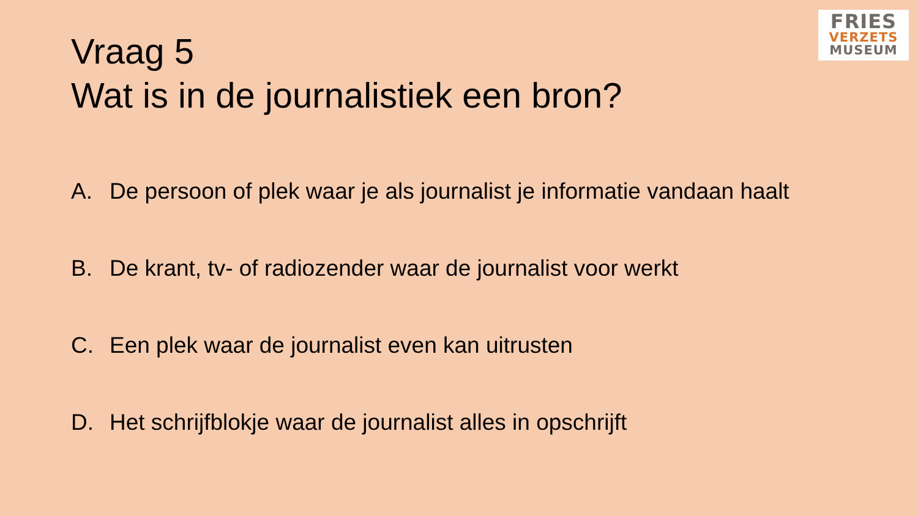FRIES
VERZETS
MUSEUM
Vraag 5
Wat is in de journalistiek een bron?
A. De persoon of plek waar je als journalist je informatie vandaan haalt
B. De krant, tv- of radiozender waar de journalist voor werkt
C. Een plek waar de journalist even kan uitrusten
D. Het schrijfblokje waar de journalist alles in opschrijft